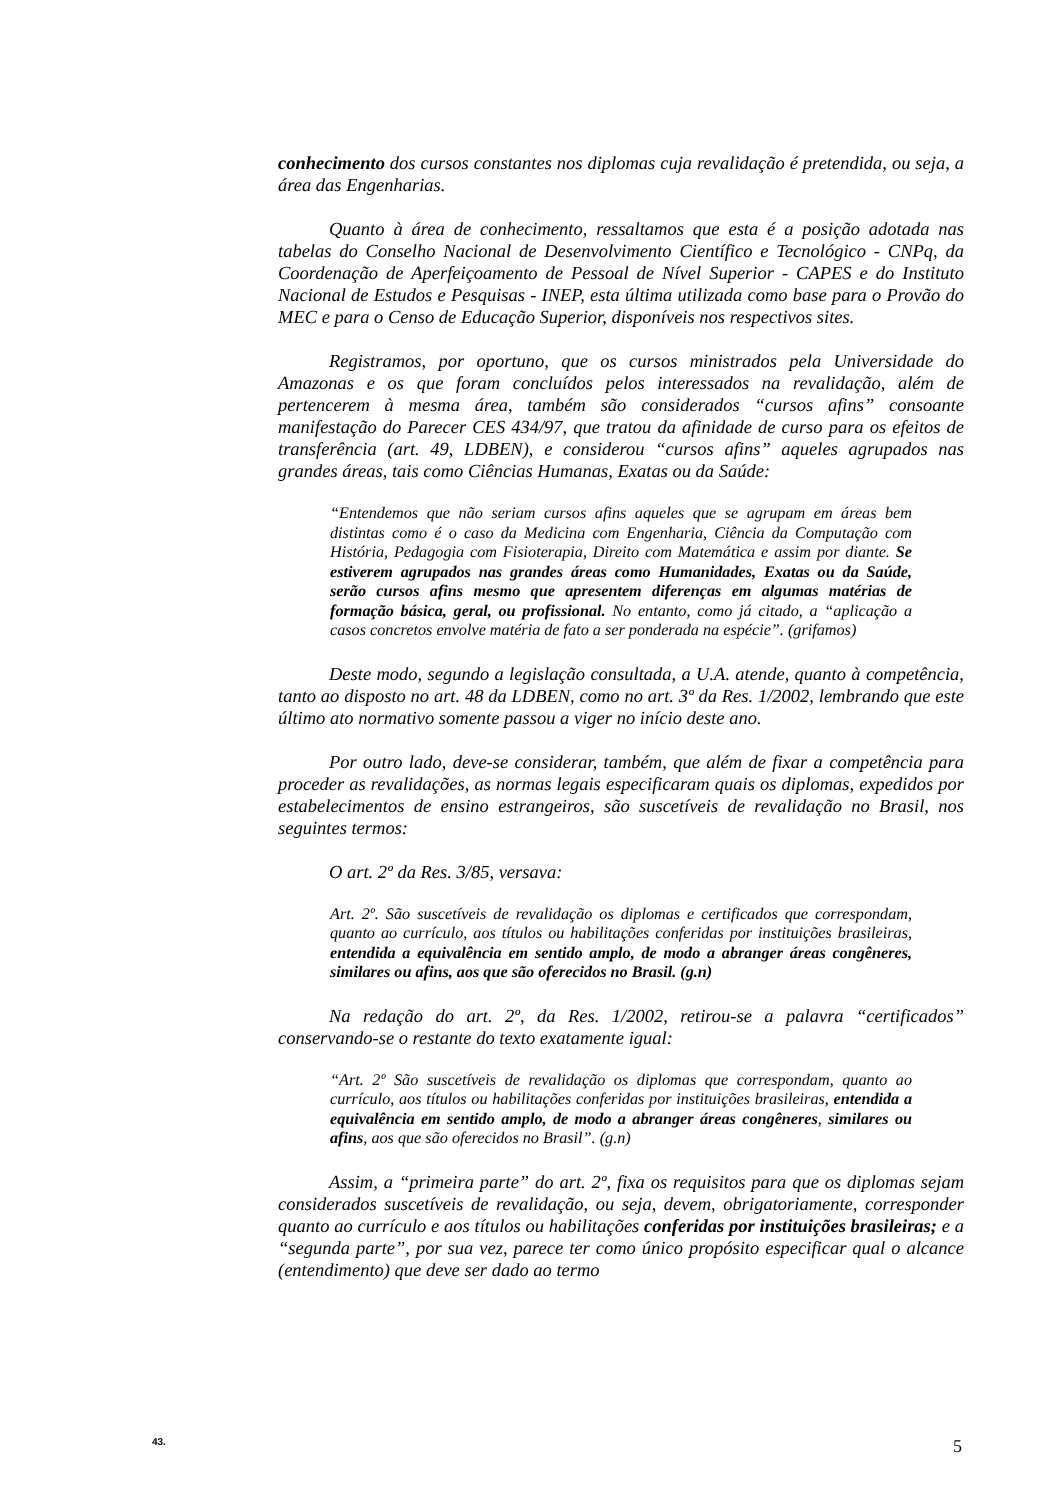conhecimento dos cursos constantes nos diplomas cuja revalidação é pretendida, ou seja, a área das Engenharias.
Quanto à área de conhecimento, ressaltamos que esta é a posição adotada nas tabelas do Conselho Nacional de Desenvolvimento Científico e Tecnológico - CNPq, da Coordenação de Aperfeiçoamento de Pessoal de Nível Superior - CAPES e do Instituto Nacional de Estudos e Pesquisas - INEP, esta última utilizada como base para o Provão do MEC e para o Censo de Educação Superior, disponíveis nos respectivos sites.
Registramos, por oportuno, que os cursos ministrados pela Universidade do Amazonas e os que foram concluídos pelos interessados na revalidação, além de pertencerem à mesma área, também são considerados “cursos afins” consoante manifestação do Parecer CES 434/97, que tratou da afinidade de curso para os efeitos de transferência (art. 49, LDBEN), e considerou “cursos afins” aqueles agrupados nas grandes áreas, tais como Ciências Humanas, Exatas ou da Saúde:
“Entendemos que não seriam cursos afins aqueles que se agrupam em áreas bem distintas como é o caso da Medicina com Engenharia, Ciência da Computação com História, Pedagogia com Fisioterapia, Direito com Matemática e assim por diante. Se estiverem agrupados nas grandes áreas como Humanidades, Exatas ou da Saúde, serão cursos afins mesmo que apresentem diferenças em algumas matérias de formação básica, geral, ou profissional. No entanto, como já citado, a “aplicação a casos concretos envolve matéria de fato a ser ponderada na espécie”. (grifamos)
Deste modo, segundo a legislação consultada, a U.A. atende, quanto à competência, tanto ao disposto no art. 48 da LDBEN, como no art. 3º da Res. 1/2002, lembrando que este último ato normativo somente passou a viger no início deste ano.
Por outro lado, deve-se considerar, também, que além de fixar a competência para proceder as revalidações, as normas legais especificaram quais os diplomas, expedidos por estabelecimentos de ensino estrangeiros, são suscetíveis de revalidação no Brasil, nos seguintes termos:
O art. 2º da Res. 3/85, versava:
Art. 2º. São suscetíveis de revalidação os diplomas e certificados que correspondam, quanto ao currículo, aos títulos ou habilitações conferidas por instituições brasileiras, entendida a equivalência em sentido amplo, de modo a abranger áreas congêneres, similares ou afins, aos que são oferecidos no Brasil. (g.n)
Na redação do art. 2º, da Res. 1/2002, retirou-se a palavra “certificados” conservando-se o restante do texto exatamente igual:
“Art. 2º São suscetíveis de revalidação os diplomas que correspondam, quanto ao currículo, aos títulos ou habilitações conferidas por instituições brasileiras, entendida a equivalência em sentido amplo, de modo a abranger áreas congêneres, similares ou afins, aos que são oferecidos no Brasil”. (g.n)
Assim, a “primeira parte” do art. 2º, fixa os requisitos para que os diplomas sejam considerados suscetíveis de revalidação, ou seja, devem, obrigatoriamente, corresponder quanto ao currículo e aos títulos ou habilitações conferidas por instituições brasileiras; e a “segunda parte”, por sua vez, parece ter como único propósito especificar qual o alcance (entendimento) que deve ser dado ao termo
43. 5